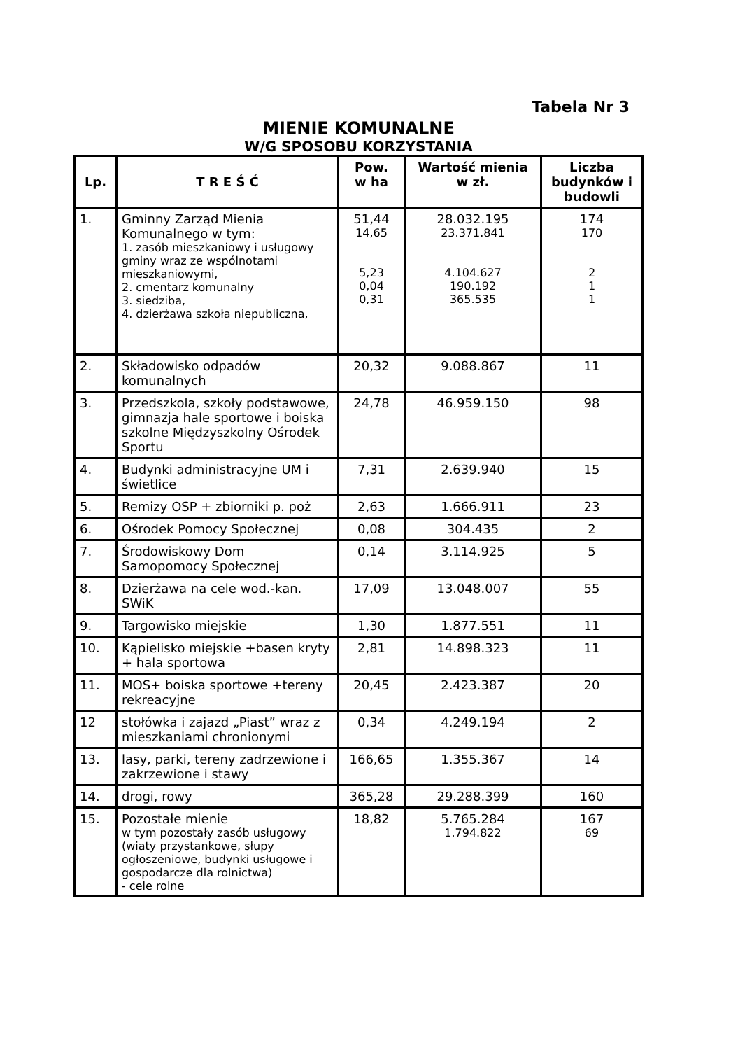Tabela Nr 3
MIENIE KOMUNALNE
W/G SPOSOBU KORZYSTANIA
| Lp. | T R E Ś Ć | Pow. w ha | Wartość mienia w zł. | Liczba budynków i budowli |
| --- | --- | --- | --- | --- |
| 1. | Gminny Zarząd Mienia Komunalnego w tym: 1. zasób mieszkaniowy i usługowy gminy wraz ze wspólnotami mieszkaniowymi, 2. cmentarz komunalny 3. siedziba, 4. dzierżawa szkoła niepubliczna, | 51,44 14,65 5,23 0,04 0,31 | 28.032.195 23.371.841 4.104.627 190.192 365.535 | 174 170 2 1 1 |
| 2. | Składowisko odpadów komunalnych | 20,32 | 9.088.867 | 11 |
| 3. | Przedszkola, szkoły podstawowe, gimnazja hale sportowe i boiska szkolne Międzyszkolny Ośrodek Sportu | 24,78 | 46.959.150 | 98 |
| 4. | Budynki administracyjne UM i świetlice | 7,31 | 2.639.940 | 15 |
| 5. | Remizy OSP + zbiorniki p. poż | 2,63 | 1.666.911 | 23 |
| 6. | Ośrodek Pomocy Społecznej | 0,08 | 304.435 | 2 |
| 7. | Środowiskowy Dom Samopomocy Społecznej | 0,14 | 3.114.925 | 5 |
| 8. | Dzierżawa na cele wod.-kan. SWiK | 17,09 | 13.048.007 | 55 |
| 9. | Targowisko miejskie | 1,30 | 1.877.551 | 11 |
| 10. | Kąpielisko miejskie +basen kryty + hala sportowa | 2,81 | 14.898.323 | 11 |
| 11. | MOS+ boiska sportowe +tereny rekreacyjne | 20,45 | 2.423.387 | 20 |
| 12 | stołówka i zajazd „Piast” wraz z mieszkaniami chronionymi | 0,34 | 4.249.194 | 2 |
| 13. | lasy, parki, tereny zadrzewione i zakrzewione i stawy | 166,65 | 1.355.367 | 14 |
| 14. | drogi, rowy | 365,28 | 29.288.399 | 160 |
| 15. | Pozostałe mienie w tym pozostały zasób usługowy (wiaty przystankowe, słupy ogłoszeniowe, budynki usługowe i gospodarcze dla rolnictwa) - cele rolne | 18,82 | 5.765.284 1.794.822 | 167 69 |